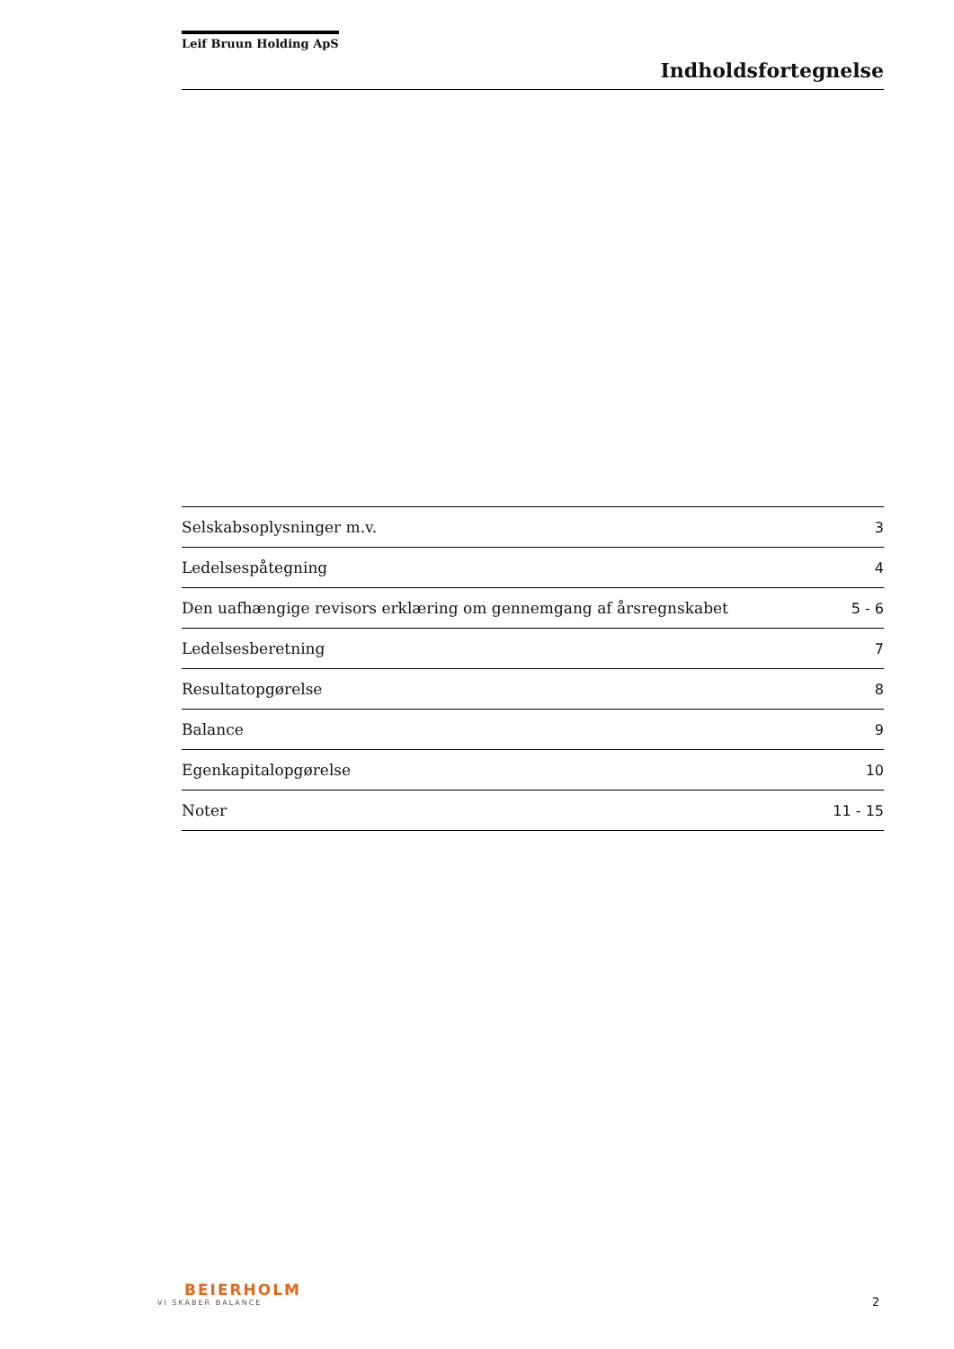Leif Bruun Holding ApS
Indholdsfortegnelse
| Selskabsoplysninger m.v. | 3 |
| Ledelsespåtegning | 4 |
| Den uafhængige revisors erklæring om gennemgang af årsregnskabet | 5 - 6 |
| Ledelsesberetning | 7 |
| Resultatopgørelse | 8 |
| Balance | 9 |
| Egenkapitalopgørelse | 10 |
| Noter | 11 - 15 |
BEIERHOLM
VI SKABER BALANCE
2